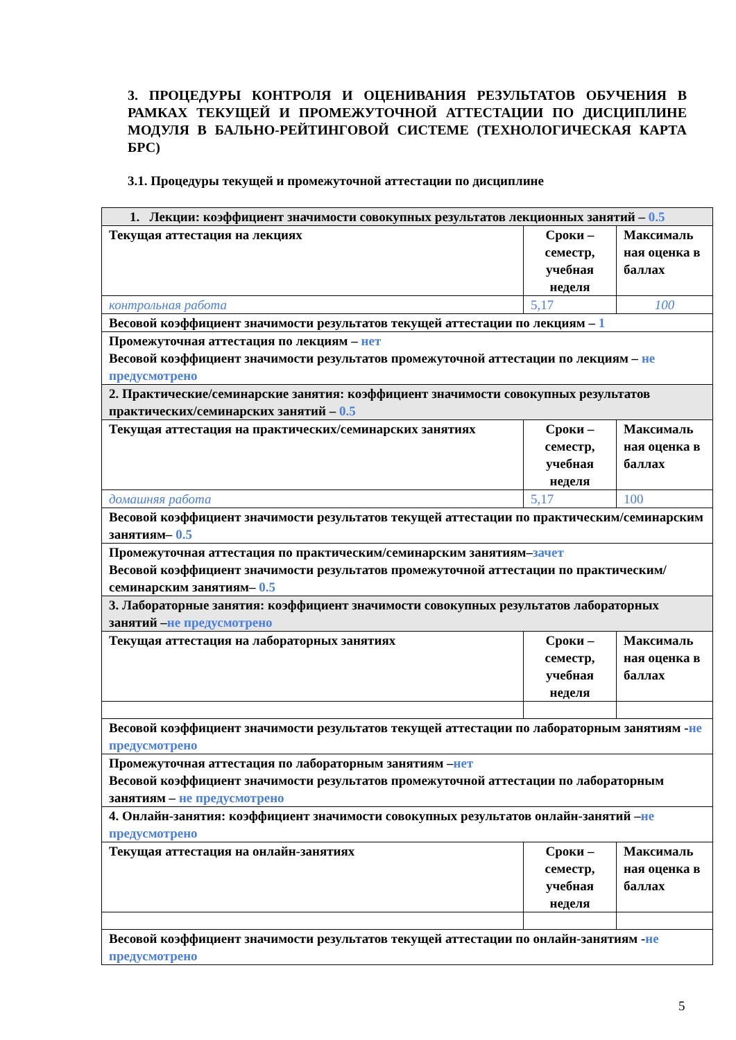3. ПРОЦЕДУРЫ КОНТРОЛЯ И ОЦЕНИВАНИЯ РЕЗУЛЬТАТОВ ОБУЧЕНИЯ В РАМКАХ ТЕКУЩЕЙ И ПРОМЕЖУТОЧНОЙ АТТЕСТАЦИИ ПО ДИСЦИПЛИНЕ МОДУЛЯ В БАЛЬНО-РЕЙТИНГОВОЙ СИСТЕМЕ (ТЕХНОЛОГИЧЕСКАЯ КАРТА БРС)
3.1. Процедуры текущей и промежуточной аттестации по дисциплине
| 1. Лекции: коэффициент значимости совокупных результатов лекционных занятий – 0.5 | | |
| Текущая аттестация на лекциях | Сроки – семестр, учебная неделя | Максималь ная оценка в баллах |
| контрольная работа | 5,17 | 100 |
| Весовой коэффициент значимости результатов текущей аттестации по лекциям – 1 | | |
| Промежуточная аттестация по лекциям – нет Весовой коэффициент значимости результатов промежуточной аттестации по лекциям – не предусмотрено | | |
| 2. Практические/семинарские занятия: коэффициент значимости совокупных результатов практических/семинарских занятий – 0.5 | | |
| Текущая аттестация на практических/семинарских занятиях | Сроки – семестр, учебная неделя | Максималь ная оценка в баллах |
| домашняя работа | 5,17 | 100 |
| Весовой коэффициент значимости результатов текущей аттестации по практическим/семинарским занятиям– 0.5 | | |
| Промежуточная аттестация по практическим/семинарским занятиям– зачет Весовой коэффициент значимости результатов промежуточной аттестации по практическим/семинарским занятиям– 0.5 | | |
| 3. Лабораторные занятия: коэффициент значимости совокупных результатов лабораторных занятий – не предусмотрено | | |
| Текущая аттестация на лабораторных занятиях | Сроки – семестр, учебная неделя | Максималь ная оценка в баллах |
| Весовой коэффициент значимости результатов текущей аттестации по лабораторным занятиям - не предусмотрено | | |
| Промежуточная аттестация по лабораторным занятиям – нет Весовой коэффициент значимости результатов промежуточной аттестации по лабораторным занятиям – не предусмотрено | | |
| 4. Онлайн-занятия: коэффициент значимости совокупных результатов онлайн-занятий – не предусмотрено | | |
| Текущая аттестация на онлайн-занятиях | Сроки – семестр, учебная неделя | Максималь ная оценка в баллах |
| Весовой коэффициент значимости результатов текущей аттестации по онлайн-занятиям - не предусмотрено | | |
5